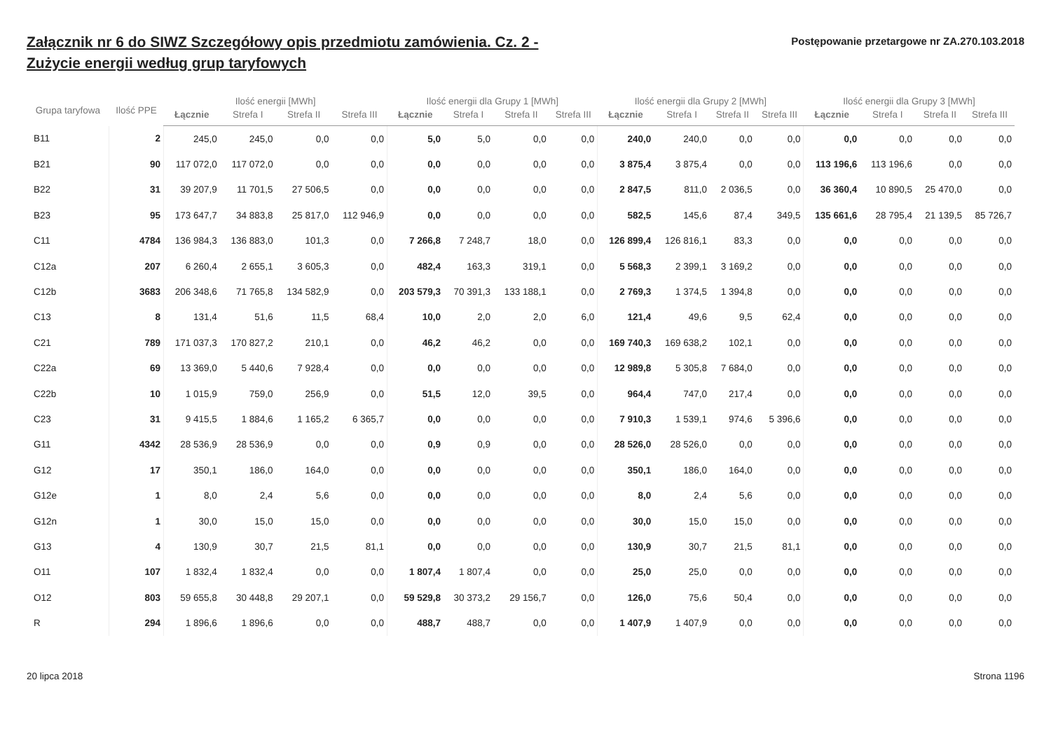Załącznik nr 6 do SIWZ Szczegółowy opis przedmiotu zamówienia. Cz. 2 - Zużycie energii według grup taryfowych
Postępowanie przetargowe nr ZA.270.103.2018
| Grupa taryfowa | Ilość PPE | Ilość energii [MWh] | | | | Ilość energii dla Grupy 1 [MWh] | | | | Ilość energii dla Grupy 2 [MWh] | | | | Ilość energii dla Grupy 3 [MWh] | | | |
| --- | --- | --- | --- | --- | --- | --- | --- | --- | --- | --- | --- | --- | --- | --- | --- | --- | --- |
| | | Łącznie | Strefa I | Strefa II | Strefa III | Łącznie | Strefa I | Strefa II | Strefa III | Łącznie | Strefa I | Strefa II | Strefa III | Łącznie | Strefa I | Strefa II | Strefa III |
| B11 | 2 | 245,0 | 245,0 | 0,0 | 0,0 | 5,0 | 5,0 | 0,0 | 0,0 | 240,0 | 240,0 | 0,0 | 0,0 | 0,0 | 0,0 | 0,0 | 0,0 |
| B21 | 90 | 117 072,0 | 117 072,0 | 0,0 | 0,0 | 0,0 | 0,0 | 0,0 | 0,0 | 3 875,4 | 3 875,4 | 0,0 | 0,0 | 113 196,6 | 113 196,6 | 0,0 | 0,0 |
| B22 | 31 | 39 207,9 | 11 701,5 | 27 506,5 | 0,0 | 0,0 | 0,0 | 0,0 | 0,0 | 2 847,5 | 811,0 | 2 036,5 | 0,0 | 36 360,4 | 10 890,5 | 25 470,0 | 0,0 |
| B23 | 95 | 173 647,7 | 34 883,8 | 25 817,0 | 112 946,9 | 0,0 | 0,0 | 0,0 | 0,0 | 582,5 | 145,6 | 87,4 | 349,5 | 135 661,6 | 28 795,4 | 21 139,5 | 85 726,7 |
| C11 | 4784 | 136 984,3 | 136 883,0 | 101,3 | 0,0 | 7 266,8 | 7 248,7 | 18,0 | 0,0 | 126 899,4 | 126 816,1 | 83,3 | 0,0 | 0,0 | 0,0 | 0,0 | 0,0 |
| C12a | 207 | 6 260,4 | 2 655,1 | 3 605,3 | 0,0 | 482,4 | 163,3 | 319,1 | 0,0 | 5 568,3 | 2 399,1 | 3 169,2 | 0,0 | 0,0 | 0,0 | 0,0 | 0,0 |
| C12b | 3683 | 206 348,6 | 71 765,8 | 134 582,9 | 0,0 | 203 579,3 | 70 391,3 | 133 188,1 | 0,0 | 2 769,3 | 1 374,5 | 1 394,8 | 0,0 | 0,0 | 0,0 | 0,0 | 0,0 |
| C13 | 8 | 131,4 | 51,6 | 11,5 | 68,4 | 10,0 | 2,0 | 2,0 | 6,0 | 121,4 | 49,6 | 9,5 | 62,4 | 0,0 | 0,0 | 0,0 | 0,0 |
| C21 | 789 | 171 037,3 | 170 827,2 | 210,1 | 0,0 | 46,2 | 46,2 | 0,0 | 0,0 | 169 740,3 | 169 638,2 | 102,1 | 0,0 | 0,0 | 0,0 | 0,0 | 0,0 |
| C22a | 69 | 13 369,0 | 5 440,6 | 7 928,4 | 0,0 | 0,0 | 0,0 | 0,0 | 0,0 | 12 989,8 | 5 305,8 | 7 684,0 | 0,0 | 0,0 | 0,0 | 0,0 | 0,0 |
| C22b | 10 | 1 015,9 | 759,0 | 256,9 | 0,0 | 51,5 | 12,0 | 39,5 | 0,0 | 964,4 | 747,0 | 217,4 | 0,0 | 0,0 | 0,0 | 0,0 | 0,0 |
| C23 | 31 | 9 415,5 | 1 884,6 | 1 165,2 | 6 365,7 | 0,0 | 0,0 | 0,0 | 0,0 | 7 910,3 | 1 539,1 | 974,6 | 5 396,6 | 0,0 | 0,0 | 0,0 | 0,0 |
| G11 | 4342 | 28 536,9 | 28 536,9 | 0,0 | 0,0 | 0,9 | 0,9 | 0,0 | 0,0 | 28 526,0 | 28 526,0 | 0,0 | 0,0 | 0,0 | 0,0 | 0,0 | 0,0 |
| G12 | 17 | 350,1 | 186,0 | 164,0 | 0,0 | 0,0 | 0,0 | 0,0 | 0,0 | 350,1 | 186,0 | 164,0 | 0,0 | 0,0 | 0,0 | 0,0 | 0,0 |
| G12e | 1 | 8,0 | 2,4 | 5,6 | 0,0 | 0,0 | 0,0 | 0,0 | 0,0 | 8,0 | 2,4 | 5,6 | 0,0 | 0,0 | 0,0 | 0,0 | 0,0 |
| G12n | 1 | 30,0 | 15,0 | 15,0 | 0,0 | 0,0 | 0,0 | 0,0 | 0,0 | 30,0 | 15,0 | 15,0 | 0,0 | 0,0 | 0,0 | 0,0 | 0,0 |
| G13 | 4 | 130,9 | 30,7 | 21,5 | 81,1 | 0,0 | 0,0 | 0,0 | 0,0 | 130,9 | 30,7 | 21,5 | 81,1 | 0,0 | 0,0 | 0,0 | 0,0 |
| O11 | 107 | 1 832,4 | 1 832,4 | 0,0 | 0,0 | 1 807,4 | 1 807,4 | 0,0 | 0,0 | 25,0 | 25,0 | 0,0 | 0,0 | 0,0 | 0,0 | 0,0 | 0,0 |
| O12 | 803 | 59 655,8 | 30 448,8 | 29 207,1 | 0,0 | 59 529,8 | 30 373,2 | 29 156,7 | 0,0 | 126,0 | 75,6 | 50,4 | 0,0 | 0,0 | 0,0 | 0,0 | 0,0 |
| R | 294 | 1 896,6 | 1 896,6 | 0,0 | 0,0 | 488,7 | 488,7 | 0,0 | 0,0 | 1 407,9 | 1 407,9 | 0,0 | 0,0 | 0,0 | 0,0 | 0,0 | 0,0 |
20 lipca 2018 Strona 1196